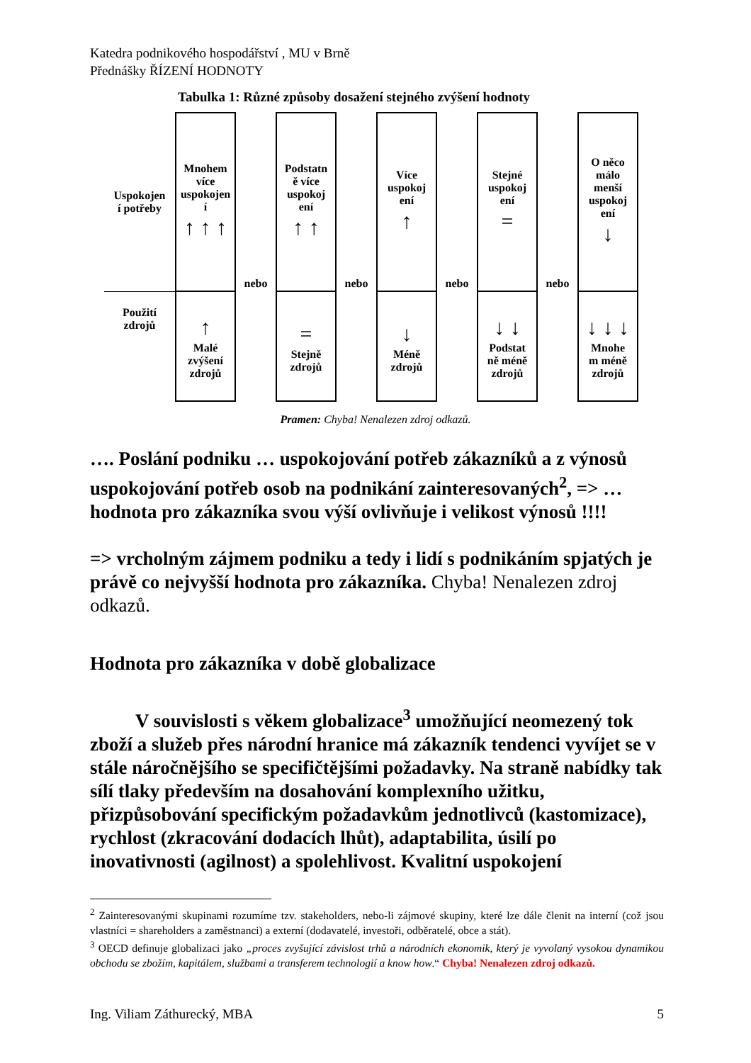Katedra podnikového hospodářství , MU v Brně
Přednášky ŘÍZENÍ HODNOTY
Tabulka 1: Různé způsoby dosažení stejného zvýšení hodnoty
| Uspokojen í potřeby | Mnohem více uspokojen í ↑ ↑ ↑ | nebo | Podstatn ě více uspokoj ení ↑ ↑ | nebo | Více uspokoj ení ↑ | nebo | Stejné uspokoj ení = | nebo | O něco málo menší uspokoj ení ↓ |
| Použití zdrojů | ↑ Malé zvýšení zdrojů | | = Stejně zdrojů | | ↓ Méně zdrojů | | ↓ ↓ Podstat ně méně zdrojů | | ↓ ↓ ↓ Mnohe m méně zdrojů |
Pramen: Chyba! Nenalezen zdroj odkazů.
…. Poslání podniku … uspokojování potřeb zákazníků a z výnosů uspokojování potřeb osob na podnikání zainteresovaných<sup>2</sup>, => … hodnota pro zákazníka svou výší ovlivňuje i velikost výnosů !!!!
=> vrcholným zájmem podniku a tedy i lidí s podnikáním spjatých je právě co nejvyšší hodnota pro zákazníka. Chyba! Nenalezen zdroj odkazů.
Hodnota pro zákazníka v době globalizace
V souvislosti s věkem globalizace<sup>3</sup> umožňující neomezený tok zboží a služeb přes národní hranice má zákazník tendenci vyvíjet se v stále náročnějšího se specifičtějšími požadavky. Na straně nabídky tak sílí tlaky především na dosahování komplexního užitku, přizpůsobování specifickým požadavkům jednotlivců (kastomizace), rychlost (zkracování dodacích lhůt), adaptabilita, úsilí po inovativnosti (agilnost) a spolehlivost. Kvalitní uspokojení
<sup>2</sup> Zainteresovanými skupinami rozumíme tzv. stakeholders, nebo-li zájmové skupiny, které lze dále členit na interní (což jsou vlastníci = shareholders a zaměstnanci) a externí (dodavatelé, investoři, odběratelé, obce a stát).
<sup>3</sup> OECD definuje globalizaci jako „proces zvyšující závislost trhů a národních ekonomik, který je vyvolaný vysokou dynamikou obchodu se zbožím, kapitálem, službami a transferem technologií a know how.“ Chyba! Nenalezen zdroj odkazů.
Ing. Viliam Záthurecký, MBA 5